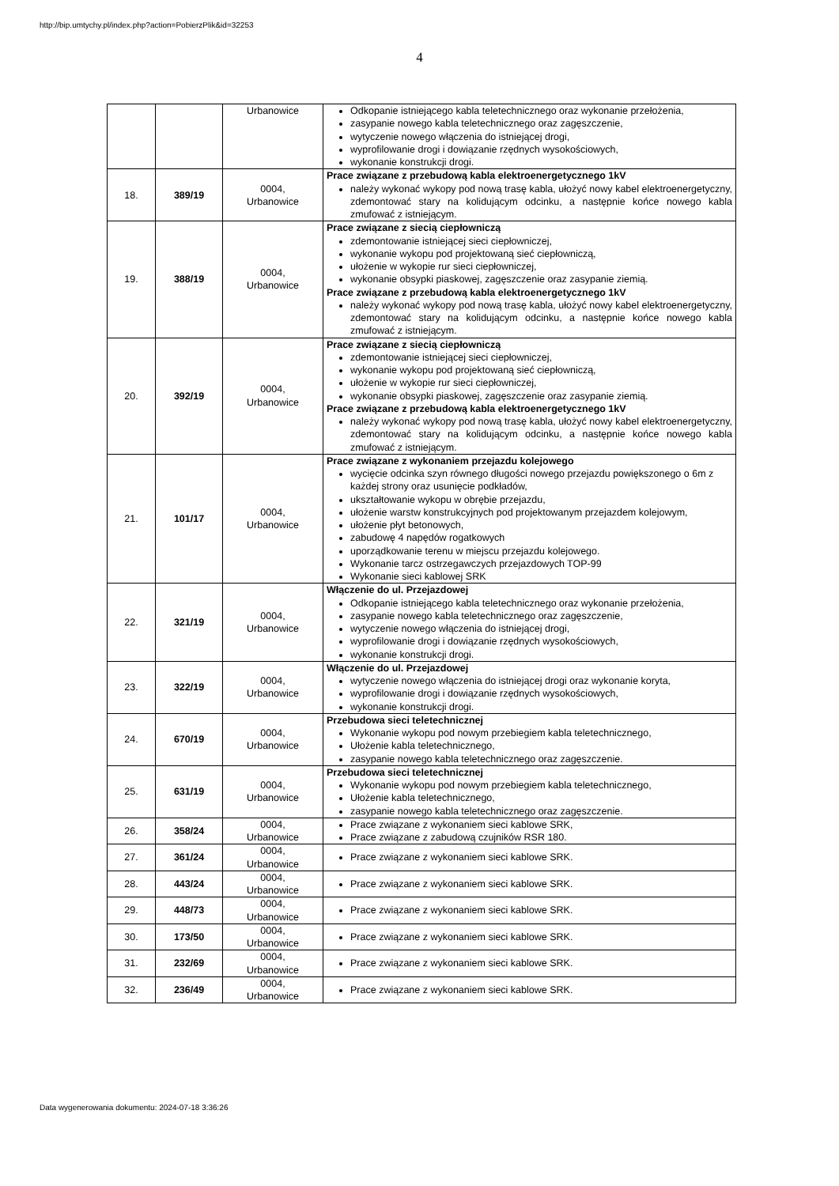http://bip.umtychy.pl/index.php?action=PobierzPlik&id=32253
4
| | | Urbanowice | Odkopanie istniejącego kabla teletechnicznego oraz wykonanie przełożenia, zasypanie nowego kabla teletechnicznego oraz zagęszczenie, wytyczenie nowego włączenia do istniejącej drogi, wyprofilowanie drogi i dowiązanie rzędnych wysokościowych, wykonanie konstrukcji drogi. |
| 18. | 389/19 | 0004, Urbanowice | Prace związane z przebudową kabla elektroenergetycznego 1kV należy wykonać wykopy pod nową trasę kabla, ułożyć nowy kabel elektroenergetyczny, zdemontować stary na kolidującym odcinku, a następnie końce nowego kabla zmufować z istniejącym. |
| 19. | 388/19 | 0004, Urbanowice | Prace związane z siecią ciepłowniczą zdemontowanie istniejącej sieci ciepłowniczej, wykonanie wykopu pod projektowaną sieć ciepłowniczą, ułożenie w wykopie rur sieci ciepłowniczej, wykonanie obsypki piaskowej, zagęszczenie oraz zasypanie ziemią. Prace związane z przebudową kabla elektroenergetycznego 1kV należy wykonać wykopy pod nową trasę kabla, ułożyć nowy kabel elektroenergetyczny, zdemontować stary na kolidującym odcinku, a następnie końce nowego kabla zmufować z istniejącym. |
| 20. | 392/19 | 0004, Urbanowice | Prace związane z siecią ciepłowniczą zdemontowanie istniejącej sieci ciepłowniczej, wykonanie wykopu pod projektowaną sieć ciepłowniczą, ułożenie w wykopie rur sieci ciepłowniczej, wykonanie obsypki piaskowej, zagęszczenie oraz zasypanie ziemią. Prace związane z przebudową kabla elektroenergetycznego 1kV należy wykonać wykopy pod nową trasę kabla, ułożyć nowy kabel elektroenergetyczny, zdemontować stary na kolidującym odcinku, a następnie końce nowego kabla zmufować z istniejącym. |
| 21. | 101/17 | 0004, Urbanowice | Prace związane z wykonaniem przejazdu kolejowego wycięcie odcinka szyn równego długości nowego przejazdu powiększonego o 6m z każdej strony oraz usunięcie podkładów, ukształtowanie wykopu w obrębie przejazdu, ułożenie warstw konstrukcyjnych pod projektowanym przejazdem kolejowym, ułożenie płyt betonowych, zabudowę 4 napędów rogatkowych uporządkowanie terenu w miejscu przejazdu kolejowego. Wykonanie tarcz ostrzegawczych przejazdowych TOP-99 Wykonanie sieci kablowej SRK |
| 22. | 321/19 | 0004, Urbanowice | Włączenie do ul. Przejazdowej Odkopanie istniejącego kabla teletechnicznego oraz wykonanie przełożenia, zasypanie nowego kabla teletechnicznego oraz zagęszczenie, wytyczenie nowego włączenia do istniejącej drogi, wyprofilowanie drogi i dowiązanie rzędnych wysokościowych, wykonanie konstrukcji drogi. |
| 23. | 322/19 | 0004, Urbanowice | Włączenie do ul. Przejazdowej wytyczenie nowego włączenia do istniejącej drogi oraz wykonanie koryta, wyprofilowanie drogi i dowiązanie rzędnych wysokościowych, wykonanie konstrukcji drogi. |
| 24. | 670/19 | 0004, Urbanowice | Przebudowa sieci teletechnicznej Wykonanie wykopu pod nowym przebiegiem kabla teletechnicznego, Ułożenie kabla teletechnicznego, zasypanie nowego kabla teletechnicznego oraz zagęszczenie. |
| 25. | 631/19 | 0004, Urbanowice | Przebudowa sieci teletechnicznej Wykonanie wykopu pod nowym przebiegiem kabla teletechnicznego, Ułożenie kabla teletechnicznego, zasypanie nowego kabla teletechnicznego oraz zagęszczenie. |
| 26. | 358/24 | 0004, Urbanowice | Prace związane z wykonaniem sieci kablowe SRK, Prace związane z zabudową czujników RSR 180. |
| 27. | 361/24 | 0004, Urbanowice | Prace związane z wykonaniem sieci kablowe SRK. |
| 28. | 443/24 | 0004, Urbanowice | Prace związane z wykonaniem sieci kablowe SRK. |
| 29. | 448/73 | 0004, Urbanowice | Prace związane z wykonaniem sieci kablowe SRK. |
| 30. | 173/50 | 0004, Urbanowice | Prace związane z wykonaniem sieci kablowe SRK. |
| 31. | 232/69 | 0004, Urbanowice | Prace związane z wykonaniem sieci kablowe SRK. |
| 32. | 236/49 | 0004, Urbanowice | Prace związane z wykonaniem sieci kablowe SRK. |
Data wygenerowania dokumentu: 2024-07-18 3:36:26